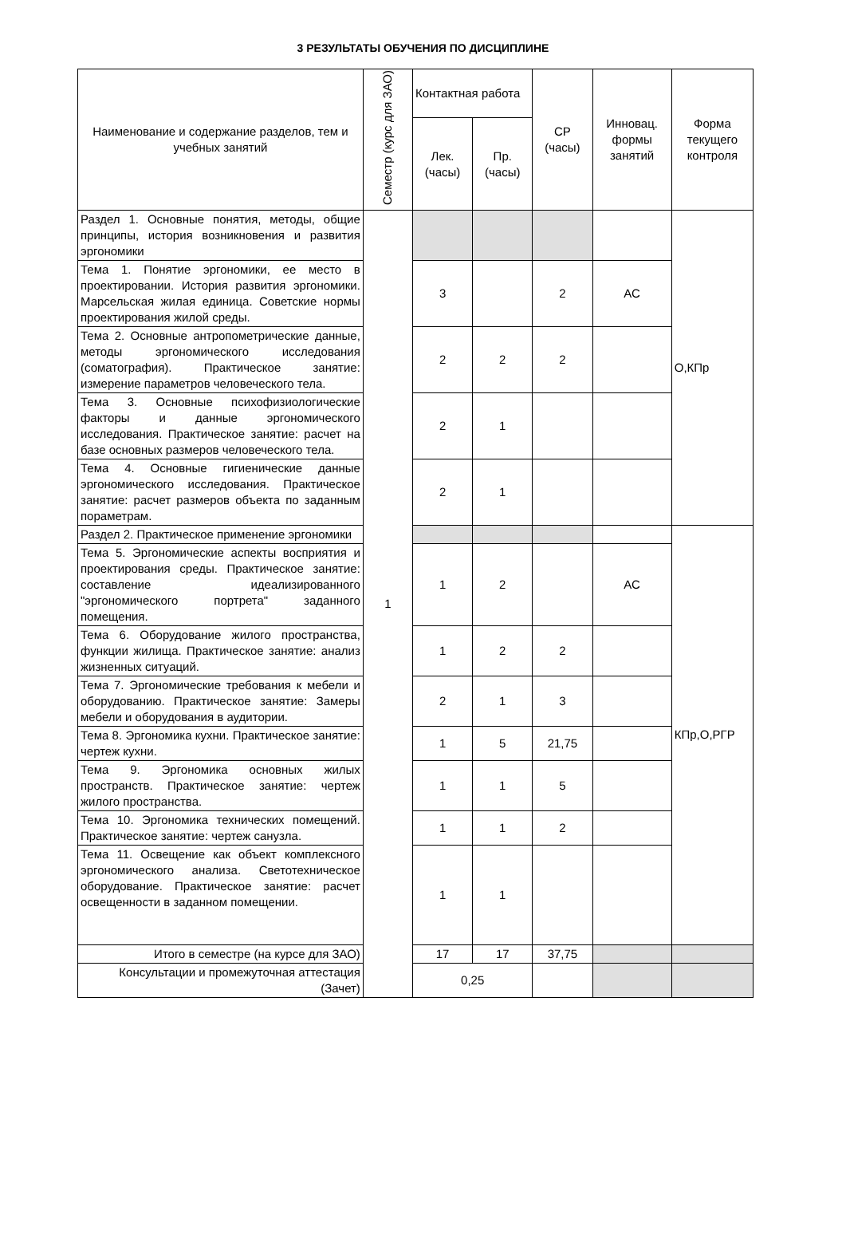3 РЕЗУЛЬТАТЫ ОБУЧЕНИЯ ПО ДИСЦИПЛИНЕ
| Наименование и содержание разделов, тем и учебных занятий | Семестр (курс для ЗАО) | Контактная работа | | СР (часы) | Инновац. формы занятий | Форма текущего контроля |
| --- | --- | --- | --- | --- | --- | --- |
| | | Лек. (часы) | Пр. (часы) | | | |
| Раздел 1. Основные понятия, методы, общие принципы, история возникновения и развития эргономики | 1 | | | | | О,КПр |
| Тема 1. Понятие эргономики, ее место в проектировании. История развития эргономики. Марсельская жилая единица. Советские нормы проектирования жилой среды. | | 3 | | 2 | АС | |
| Тема 2. Основные антропометрические данные, методы эргономического исследования (соматография). Практическое занятие: измерение параметров человеческого тела. | | 2 | 2 | 2 | | |
| Тема 3. Основные психофизиологические факторы и данные эргономического исследования. Практическое занятие: расчет на базе основных размеров человеческого тела. | | 2 | 1 | | | |
| Тема 4. Основные гигиенические данные эргономического исследования. Практическое занятие: расчет размеров объекта по заданным пораметрам. | | 2 | 1 | | | |
| Раздел 2. Практическое применение эргономики | | | | | | КПр,О,РГР |
| Тема 5. Эргономические аспекты восприятия и проектирования среды. Практическое занятие: составление идеализированного "эргономического портрета" заданного помещения. | | 1 | 2 | | АС | |
| Тема 6. Оборудование жилого пространства, функции жилища. Практическое занятие: анализ жизненных ситуаций. | | 1 | 2 | 2 | | |
| Тема 7. Эргономические требования к мебели и оборудованию. Практическое занятие: Замеры мебели и оборудования в аудитории. | | 2 | 1 | 3 | | |
| Тема 8. Эргономика кухни. Практическое занятие: чертеж кухни. | | 1 | 5 | 21,75 | | |
| Тема 9. Эргономика основных жилых пространств. Практическое занятие: чертеж жилого пространства. | | 1 | 1 | 5 | | |
| Тема 10. Эргономика технических помещений. Практическое занятие: чертеж санузла. | | 1 | 1 | 2 | | |
| Тема 11. Освещение как объект комплексного эргономического анализа. Светотехническое оборудование. Практическое занятие: расчет освещенности в заданном помещении. | | 1 | 1 | | | |
| Итого в семестре (на курсе для ЗАО) | | 17 | 17 | 37,75 | | |
| Консультации и промежуточная аттестация (Зачет) | | 0,25 | | | | |